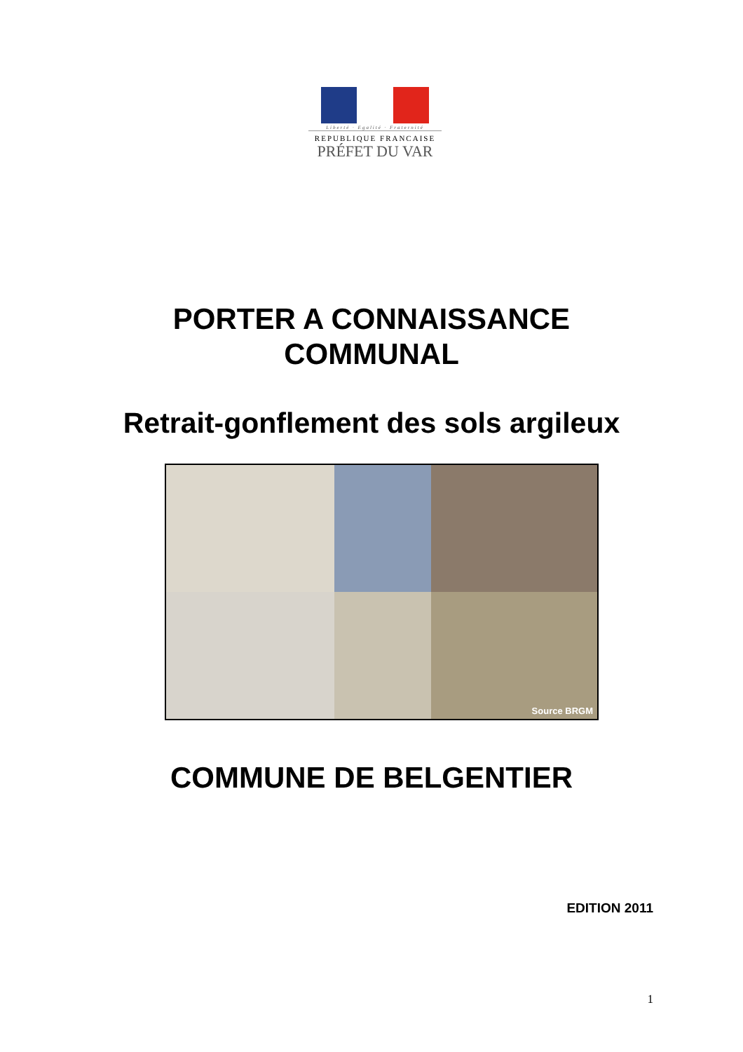Liberté · Egalité · Fraternité
REPUBLIQUE FRANCAISE
PRÉFET DU VAR
PORTER A CONNAISSANCE
COMMUNAL
Retrait-gonflement des sols argileux
Source BRGM
COMMUNE DE BELGENTIER
EDITION 2011
1